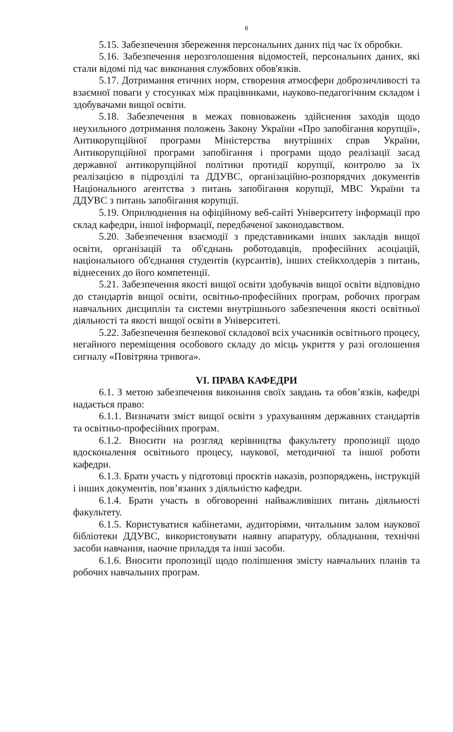8
5.15. Забезпечення збереження персональних даних під час їх обробки.
5.16. Забезпечення нерозголошення відомостей, персональних даних, які стали відомі під час виконання службових обов'язків.
5.17. Дотримання етичних норм, створення атмосфери доброзичливості та взаємної поваги у стосунках між працівниками, науково-педагогічним складом і здобувачами вищої освіти.
5.18. Забезпечення в межах повноважень здійснення заходів щодо неухильного дотримання положень Закону України «Про запобігання корупції», Антикорупційної програми Міністерства внутрішніх справ України, Антикорупційної програми запобігання і програми щодо реалізації засад державної антикорупційної політики протидії корупції, контролю за їх реалізацією в підрозділі та ДДУВС, організаційно-розпорядчих документів Національного агентства з питань запобігання корупції, МВС України та ДДУВС з питань запобігання корупції.
5.19. Оприлюднення на офіційному веб-сайті Університету інформації про склад кафедри, іншої інформації, передбаченої законодавством.
5.20. Забезпечення взаємодії з представниками інших закладів вищої освіти, організацій та об'єднань роботодавців, професійних асоціацій, національного об'єднання студентів (курсантів), інших стейкхолдерів з питань, віднесених до його компетенції.
5.21. Забезпечення якості вищої освіти здобувачів вищої освіти відповідно до стандартів вищої освіти, освітньо-професійних програм, робочих програм навчальних дисциплін та системи внутрішнього забезпечення якості освітньої діяльності та якості вищої освіти в Університеті.
5.22. Забезпечення безпекової складової всіх учасників освітнього процесу, негайного переміщення особового складу до місць укриття у разі оголошення сигналу «Повітряна тривога».
VI. ПРАВА КАФЕДРИ
6.1. З метою забезпечення виконання своїх завдань та обов’язків, кафедрі надається право:
6.1.1. Визначати зміст вищої освіти з урахуванням державних стандартів та освітньо-професійних програм.
6.1.2. Вносити на розгляд керівництва факультету пропозиції щодо вдосконалення освітнього процесу, наукової, методичної та іншої роботи кафедри.
6.1.3. Брати участь у підготовці проєктів наказів, розпоряджень, інструкцій і інших документів, пов’язаних з діяльністю кафедри.
6.1.4. Брати участь в обговоренні найважливіших питань діяльності факультету.
6.1.5. Користуватися кабінетами, аудиторіями, читальним залом наукової бібліотеки ДДУВС, використовувати наявну апаратуру, обладнання, технічні засоби навчання, наочне приладдя та інші засоби.
6.1.6. Вносити пропозиції щодо поліпшення змісту навчальних планів та робочих навчальних програм.